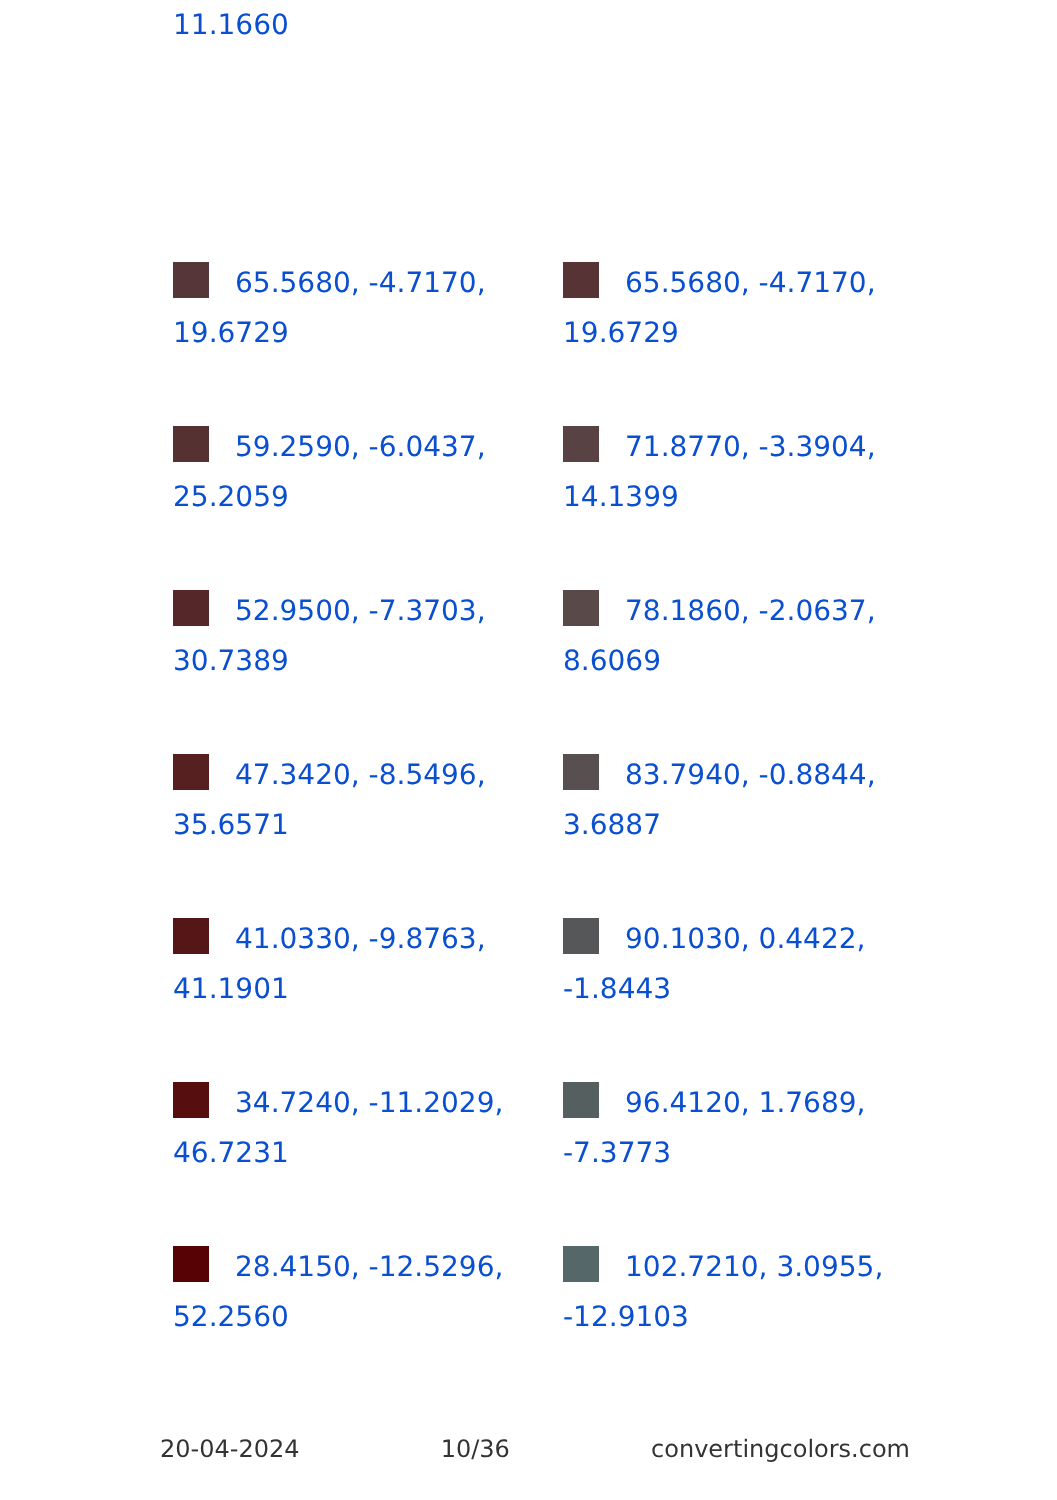11.1660
65.5680, -4.7170, 19.6729
65.5680, -4.7170, 19.6729
59.2590, -6.0437, 25.2059
71.8770, -3.3904, 14.1399
52.9500, -7.3703, 30.7389
78.1860, -2.0637, 8.6069
47.3420, -8.5496, 35.6571
83.7940, -0.8844, 3.6887
41.0330, -9.8763, 41.1901
90.1030, 0.4422, -1.8443
34.7240, -11.2029, 46.7231
96.4120, 1.7689, -7.3773
28.4150, -12.5296, 52.2560
102.7210, 3.0955, -12.9103
20-04-2024 10/36 convertingcolors.com